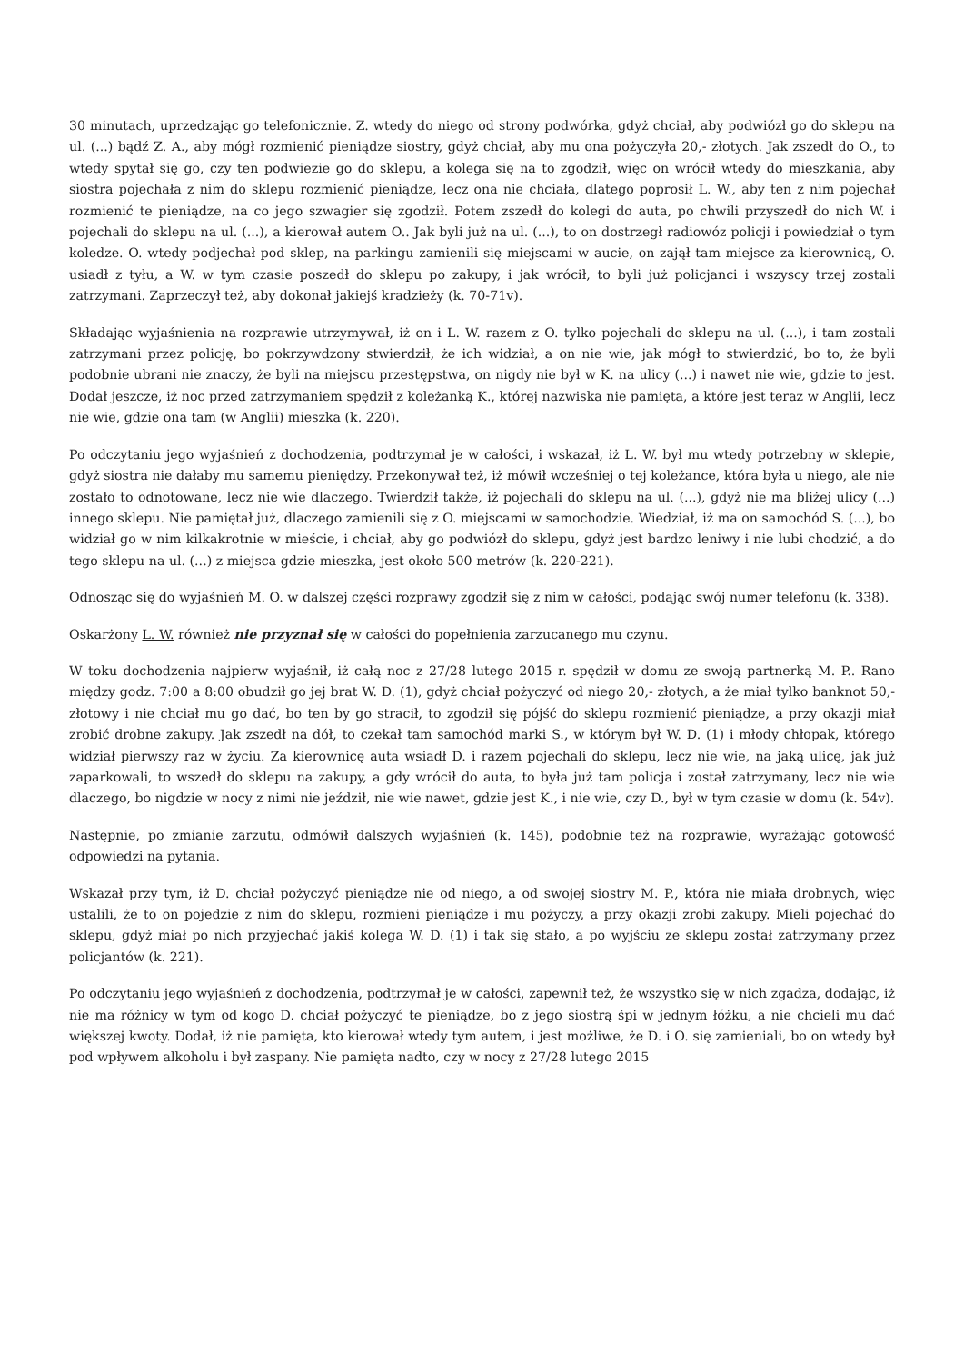30 minutach, uprzedzając go telefonicznie. Z. wtedy do niego od strony podwórka, gdyż chciał, aby podwiózł go do sklepu na ul. (...) bądź Z. A., aby mógł rozmienić pieniądze siostry, gdyż chciał, aby mu ona pożyczyła 20,- złotych. Jak zszedł do O., to wtedy spytał się go, czy ten podwiezie go do sklepu, a kolega się na to zgodził, więc on wrócił wtedy do mieszkania, aby siostra pojechała z nim do sklepu rozmienić pieniądze, lecz ona nie chciała, dlatego poprosił L. W., aby ten z nim pojechał rozmienić te pieniądze, na co jego szwagier się zgodził. Potem zszedł do kolegi do auta, po chwili przyszedł do nich W. i pojechali do sklepu na ul. (...), a kierował autem O.. Jak byli już na ul. (...), to on dostrzegł radiowóz policji i powiedział o tym koledze. O. wtedy podjechał pod sklep, na parkingu zamienili się miejscami w aucie, on zajął tam miejsce za kierownicą, O. usiadł z tyłu, a W. w tym czasie poszedł do sklepu po zakupy, i jak wrócił, to byli już policjanci i wszyscy trzej zostali zatrzymani. Zaprzeczył też, aby dokonał jakiejś kradzieży (k. 70-71v).
Składając wyjaśnienia na rozprawie utrzymywał, iż on i L. W. razem z O. tylko pojechali do sklepu na ul. (...), i tam zostali zatrzymani przez policję, bo pokrzywdzony stwierdził, że ich widział, a on nie wie, jak mógł to stwierdzić, bo to, że byli podobnie ubrani nie znaczy, że byli na miejscu przestępstwa, on nigdy nie był w K. na ulicy (...) i nawet nie wie, gdzie to jest. Dodał jeszcze, iż noc przed zatrzymaniem spędził z koleżanką K., której nazwiska nie pamięta, a które jest teraz w Anglii, lecz nie wie, gdzie ona tam (w Anglii) mieszka (k. 220).
Po odczytaniu jego wyjaśnień z dochodzenia, podtrzymał je w całości, i wskazał, iż L. W. był mu wtedy potrzebny w sklepie, gdyż siostra nie dałaby mu samemu pieniędzy. Przekonywał też, iż mówił wcześniej o tej koleżance, która była u niego, ale nie zostało to odnotowane, lecz nie wie dlaczego. Twierdził także, iż pojechali do sklepu na ul. (...), gdyż nie ma bliżej ulicy (...) innego sklepu. Nie pamiętał już, dlaczego zamienili się z O. miejscami w samochodzie. Wiedział, iż ma on samochód S. (...), bo widział go w nim kilkakrotnie w mieście, i chciał, aby go podwiózł do sklepu, gdyż jest bardzo leniwy i nie lubi chodzić, a do tego sklepu na ul. (...) z miejsca gdzie mieszka, jest około 500 metrów (k. 220-221).
Odnosząc się do wyjaśnień M. O. w dalszej części rozprawy zgodził się z nim w całości, podając swój numer telefonu (k. 338).
Oskarżony L. W. również nie przyznał się w całości do popełnienia zarzucanego mu czynu.
W toku dochodzenia najpierw wyjaśnił, iż całą noc z 27/28 lutego 2015 r. spędził w domu ze swoją partnerką M. P.. Rano między godz. 7:00 a 8:00 obudził go jej brat W. D. (1), gdyż chciał pożyczyć od niego 20,- złotych, a że miał tylko banknot 50,- złotowy i nie chciał mu go dać, bo ten by go stracił, to zgodził się pójść do sklepu rozmienić pieniądze, a przy okazji miał zrobić drobne zakupy. Jak zszedł na dół, to czekał tam samochód marki S., w którym był W. D. (1) i młody chłopak, którego widział pierwszy raz w życiu. Za kierownicę auta wsiadł D. i razem pojechali do sklepu, lecz nie wie, na jaką ulicę, jak już zaparkowali, to wszedł do sklepu na zakupy, a gdy wrócił do auta, to była już tam policja i został zatrzymany, lecz nie wie dlaczego, bo nigdzie w nocy z nimi nie jeździł, nie wie nawet, gdzie jest K., i nie wie, czy D., był w tym czasie w domu (k. 54v).
Następnie, po zmianie zarzutu, odmówił dalszych wyjaśnień (k. 145), podobnie też na rozprawie, wyrażając gotowość odpowiedzi na pytania.
Wskazał przy tym, iż D. chciał pożyczyć pieniądze nie od niego, a od swojej siostry M. P., która nie miała drobnych, więc ustalili, że to on pojedzie z nim do sklepu, rozmieni pieniądze i mu pożyczy, a przy okazji zrobi zakupy. Mieli pojechać do sklepu, gdyż miał po nich przyjechać jakiś kolega W. D. (1) i tak się stało, a po wyjściu ze sklepu został zatrzymany przez policjantów (k. 221).
Po odczytaniu jego wyjaśnień z dochodzenia, podtrzymał je w całości, zapewnił też, że wszystko się w nich zgadza, dodając, iż nie ma różnicy w tym od kogo D. chciał pożyczyć te pieniądze, bo z jego siostrą śpi w jednym łóżku, a nie chcieli mu dać większej kwoty. Dodał, iż nie pamięta, kto kierował wtedy tym autem, i jest możliwe, że D. i O. się zamieniali, bo on wtedy był pod wpływem alkoholu i był zaspany. Nie pamięta nadto, czy w nocy z 27/28 lutego 2015